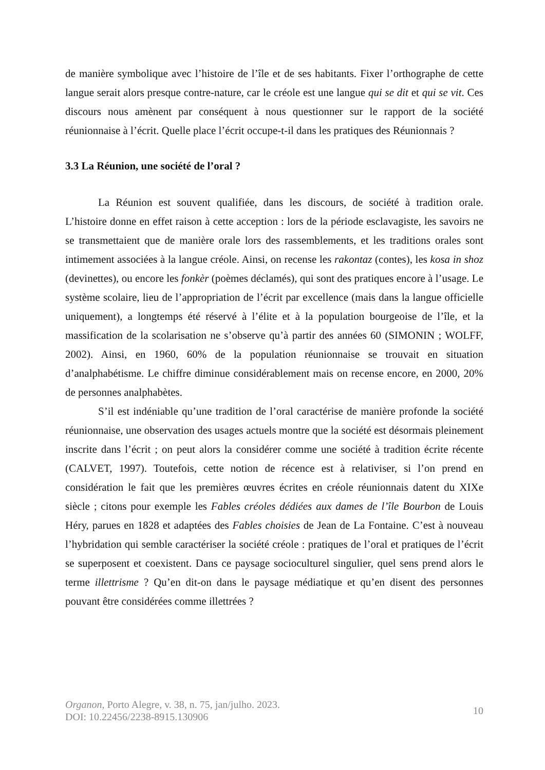de manière symbolique avec l’histoire de l’île et de ses habitants. Fixer l’orthographe de cette langue serait alors presque contre-nature, car le créole est une langue qui se dit et qui se vit. Ces discours nous amènent par conséquent à nous questionner sur le rapport de la société réunionnaise à l’écrit. Quelle place l’écrit occupe-t-il dans les pratiques des Réunionnais ?
3.3 La Réunion, une société de l’oral ?
La Réunion est souvent qualifiée, dans les discours, de société à tradition orale. L’histoire donne en effet raison à cette acception : lors de la période esclavagiste, les savoirs ne se transmettaient que de manière orale lors des rassemblements, et les traditions orales sont intimement associées à la langue créole. Ainsi, on recense les rakontaz (contes), les kosa in shoz (devinettes), ou encore les fonkèr (poèmes déclamés), qui sont des pratiques encore à l’usage. Le système scolaire, lieu de l’appropriation de l’écrit par excellence (mais dans la langue officielle uniquement), a longtemps été réservé à l’élite et à la population bourgeoise de l’île, et la massification de la scolarisation ne s’observe qu’à partir des années 60 (SIMONIN ; WOLFF, 2002). Ainsi, en 1960, 60% de la population réunionnaise se trouvait en situation d’analphabétisme. Le chiffre diminue considérablement mais on recense encore, en 2000, 20% de personnes analphabètes.
S’il est indéniable qu’une tradition de l’oral caractérise de manière profonde la société réunionnaise, une observation des usages actuels montre que la société est désormais pleinement inscrite dans l’écrit ; on peut alors la considérer comme une société à tradition écrite récente (CALVET, 1997). Toutefois, cette notion de récence est à relativiser, si l’on prend en considération le fait que les premières œuvres écrites en créole réunionnais datent du XIXe siècle ; citons pour exemple les Fables créoles dédiées aux dames de l’île Bourbon de Louis Héry, parues en 1828 et adaptées des Fables choisies de Jean de La Fontaine. C’est à nouveau l’hybridation qui semble caractériser la société créole : pratiques de l’oral et pratiques de l’écrit se superposent et coexistent. Dans ce paysage socioculturel singulier, quel sens prend alors le terme illettrisme ? Qu’en dit-on dans le paysage médiatique et qu’en disent des personnes pouvant être considérées comme illettrées ?
Organon, Porto Alegre, v. 38, n. 75, jan/julho. 2023.
DOI: 10.22456/2238-8915.130906
10